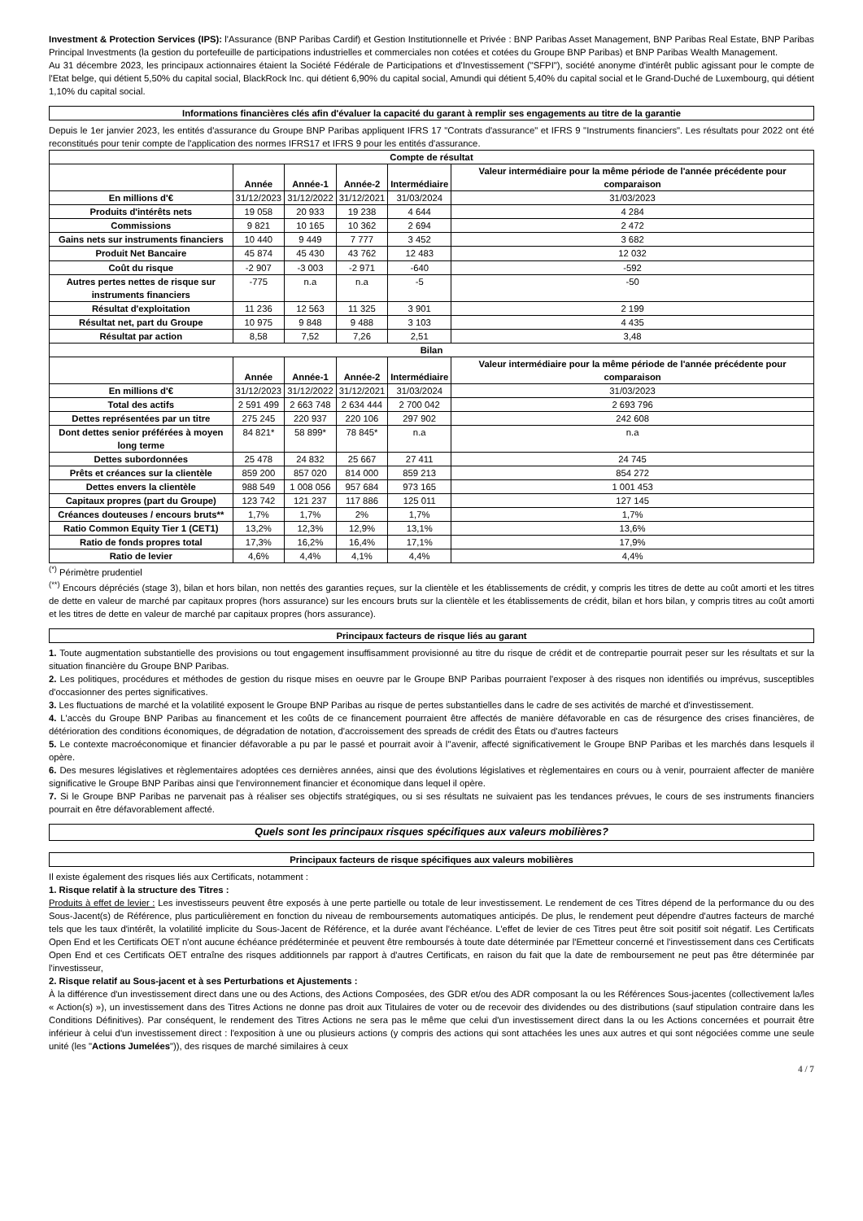Investment & Protection Services (IPS): l'Assurance (BNP Paribas Cardif) et Gestion Institutionnelle et Privée : BNP Paribas Asset Management, BNP Paribas Real Estate, BNP Paribas Principal Investments (la gestion du portefeuille de participations industrielles et commerciales non cotées et cotées du Groupe BNP Paribas) et BNP Paribas Wealth Management.
Au 31 décembre 2023, les principaux actionnaires étaient la Société Fédérale de Participations et d'Investissement ("SFPI"), société anonyme d'intérêt public agissant pour le compte de l'Etat belge, qui détient 5,50% du capital social, BlackRock Inc. qui détient 6,90% du capital social, Amundi qui détient 5,40% du capital social et le Grand-Duché de Luxembourg, qui détient 1,10% du capital social.
Informations financières clés afin d'évaluer la capacité du garant à remplir ses engagements au titre de la garantie
Depuis le 1er janvier 2023, les entités d'assurance du Groupe BNP Paribas appliquent IFRS 17 "Contrats d'assurance" et IFRS 9 "Instruments financiers". Les résultats pour 2022 ont été reconstitués pour tenir compte de l'application des normes IFRS17 et IFRS 9 pour les entités d'assurance.
| Compte de résultat | | | | | |
| --- | --- | --- | --- | --- | --- |
| | Année | Année-1 | Année-2 | Intermédiaire | Valeur intermédiaire pour la même période de l'année précédente pour comparaison |
| En millions d'€ | 31/12/2023 | 31/12/2022 | 31/12/2021 | 31/03/2024 | 31/03/2023 |
| Produits d'intérêts nets | 19 058 | 20 933 | 19 238 | 4 644 | 4 284 |
| Commissions | 9 821 | 10 165 | 10 362 | 2 694 | 2 472 |
| Gains nets sur instruments financiers | 10 440 | 9 449 | 7 777 | 3 452 | 3 682 |
| Produit Net Bancaire | 45 874 | 45 430 | 43 762 | 12 483 | 12 032 |
| Coût du risque | -2 907 | -3 003 | -2 971 | -640 | -592 |
| Autres pertes nettes de risque sur instruments financiers | -775 | n.a | n.a | -5 | -50 |
| Résultat d'exploitation | 11 236 | 12 563 | 11 325 | 3 901 | 2 199 |
| Résultat net, part du Groupe | 10 975 | 9 848 | 9 488 | 3 103 | 4 435 |
| Résultat par action | 8,58 | 7,52 | 7,26 | 2,51 | 3,48 |
| Bilan | | | | | |
| | Année | Année-1 | Année-2 | Intermédiaire | Valeur intermédiaire pour la même période de l'année précédente pour comparaison |
| En millions d'€ | 31/12/2023 | 31/12/2022 | 31/12/2021 | 31/03/2024 | 31/03/2023 |
| Total des actifs | 2 591 499 | 2 663 748 | 2 634 444 | 2 700 042 | 2 693 796 |
| Dettes représentées par un titre | 275 245 | 220 937 | 220 106 | 297 902 | 242 608 |
| Dont dettes senior préférées à moyen long terme | 84 821* | 58 899* | 78 845* | n.a | n.a |
| Dettes subordonnées | 25 478 | 24 832 | 25 667 | 27 411 | 24 745 |
| Prêts et créances sur la clientèle | 859 200 | 857 020 | 814 000 | 859 213 | 854 272 |
| Dettes envers la clientèle | 988 549 | 1 008 056 | 957 684 | 973 165 | 1 001 453 |
| Capitaux propres (part du Groupe) | 123 742 | 121 237 | 117 886 | 125 011 | 127 145 |
| Créances douteuses / encours bruts** | 1,7% | 1,7% | 2% | 1,7% | 1,7% |
| Ratio Common Equity Tier 1 (CET1) | 13,2% | 12,3% | 12,9% | 13,1% | 13,6% |
| Ratio de fonds propres total | 17,3% | 16,2% | 16,4% | 17,1% | 17,9% |
| Ratio de levier | 4,6% | 4,4% | 4,1% | 4,4% | 4,4% |
<sup>(*)</sup> Périmètre prudentiel
<sup>(**)</sup> Encours dépréciés (stage 3), bilan et hors bilan, non nettés des garanties reçues, sur la clientèle et les établissements de crédit, y compris les titres de dette au coût amorti et les titres de dette en valeur de marché par capitaux propres (hors assurance) sur les encours bruts sur la clientèle et les établissements de crédit, bilan et hors bilan, y compris titres au coût amorti et les titres de dette en valeur de marché par capitaux propres (hors assurance).
Principaux facteurs de risque liés au garant
1. Toute augmentation substantielle des provisions ou tout engagement insuffisamment provisionné au titre du risque de crédit et de contrepartie pourrait peser sur les résultats et sur la situation financière du Groupe BNP Paribas.
2. Les politiques, procédures et méthodes de gestion du risque mises en oeuvre par le Groupe BNP Paribas pourraient l'exposer à des risques non identifiés ou imprévus, susceptibles d'occasionner des pertes significatives.
3. Les fluctuations de marché et la volatilité exposent le Groupe BNP Paribas au risque de pertes substantielles dans le cadre de ses activités de marché et d'investissement.
4. L'accès du Groupe BNP Paribas au financement et les coûts de ce financement pourraient être affectés de manière défavorable en cas de résurgence des crises financières, de détérioration des conditions économiques, de dégradation de notation, d'accroissement des spreads de crédit des États ou d'autres facteurs
5. Le contexte macroéconomique et financier défavorable a pu par le passé et pourrait avoir à l''avenir, affecté significativement le Groupe BNP Paribas et les marchés dans lesquels il opère.
6. Des mesures législatives et règlementaires adoptées ces dernières années, ainsi que des évolutions législatives et règlementaires en cours ou à venir, pourraient affecter de manière significative le Groupe BNP Paribas ainsi que l'environnement financier et économique dans lequel il opère.
7. Si le Groupe BNP Paribas ne parvenait pas à réaliser ses objectifs stratégiques, ou si ses résultats ne suivaient pas les tendances prévues, le cours de ses instruments financiers pourrait en être défavorablement affecté.
Quels sont les principaux risques spécifiques aux valeurs mobilières?
Principaux facteurs de risque spécifiques aux valeurs mobilières
Il existe également des risques liés aux Certificats, notamment :
1. Risque relatif à la structure des Titres :
Produits à effet de levier : Les investisseurs peuvent être exposés à une perte partielle ou totale de leur investissement. Le rendement de ces Titres dépend de la performance du ou des Sous-Jacent(s) de Référence, plus particulièrement en fonction du niveau de remboursements automatiques anticipés. De plus, le rendement peut dépendre d'autres facteurs de marché tels que les taux d'intérêt, la volatilité implicite du Sous-Jacent de Référence, et la durée avant l'échéance. L'effet de levier de ces Titres peut être soit positif soit négatif. Les Certificats Open End et les Certificats OET n'ont aucune échéance prédéterminée et peuvent être remboursés à toute date déterminée par l'Emetteur concerné et l'investissement dans ces Certificats Open End et ces Certificats OET entraîne des risques additionnels par rapport à d'autres Certificats, en raison du fait que la date de remboursement ne peut pas être déterminée par l'investisseur,
2. Risque relatif au Sous-jacent et à ses Perturbations et Ajustements :
À la différence d'un investissement direct dans une ou des Actions, des Actions Composées, des GDR et/ou des ADR composant la ou les Références Sous-jacentes (collectivement la/les « Action(s) »), un investissement dans des Titres Actions ne donne pas droit aux Titulaires de voter ou de recevoir des dividendes ou des distributions (sauf stipulation contraire dans les Conditions Définitives). Par conséquent, le rendement des Titres Actions ne sera pas le même que celui d'un investissement direct dans la ou les Actions concernées et pourrait être inférieur à celui d'un investissement direct : l'exposition à une ou plusieurs actions (y compris des actions qui sont attachées les unes aux autres et qui sont négociées comme une seule unité (les "Actions Jumelées")), des risques de marché similaires à ceux
4 / 7